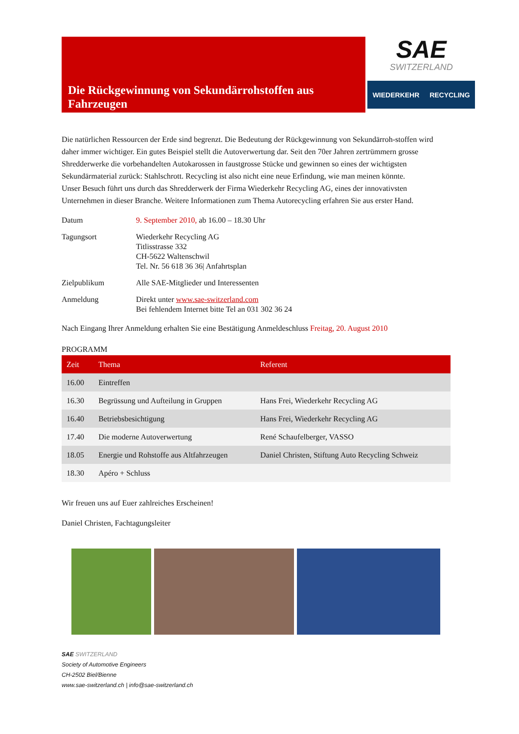Die Rückgewinnung von Sekundärrohstoffen aus Fahrzeugen
SAE
SWITZERLAND
WIEDERKEHR RECYCLING
Die natürlichen Ressourcen der Erde sind begrenzt. Die Bedeutung der Rückgewinnung von Sekundärroh-stoffen wird daher immer wichtiger. Ein gutes Beispiel stellt die Autoverwertung dar. Seit den 70er Jahren zertrümmern grosse Shredderwerke die vorbehandelten Autokarossen in faustgrosse Stücke und gewinnen so eines der wichtigsten Sekundärmaterial zurück: Stahlschrott. Recycling ist also nicht eine neue Erfindung, wie man meinen könnte.
Unser Besuch führt uns durch das Shredderwerk der Firma Wiederkehr Recycling AG, eines der innovativsten Unternehmen in dieser Branche. Weitere Informationen zum Thema Autorecycling erfahren Sie aus erster Hand.
Datum
9. September 2010, ab 16.00 – 18.30 Uhr
Tagungsort
Wiederkehr Recycling AG
Titlisstrasse 332
CH-5622 Waltenschwil
Tel. Nr. 56 618 36 36| Anfahrtsplan
Zielpublikum
Alle SAE-Mitglieder und Interessenten
Anmeldung
Direkt unter www.sae-switzerland.com
Bei fehlendem Internet bitte Tel an 031 302 36 24
Nach Eingang Ihrer Anmeldung erhalten Sie eine Bestätigung Anmeldeschluss Freitag, 20. August 2010
PROGRAMM
| Zeit | Thema | Referent |
| --- | --- | --- |
| 16.00 | Eintreffen | |
| 16.30 | Begrüssung und Aufteilung in Gruppen | Hans Frei, Wiederkehr Recycling AG |
| 16.40 | Betriebsbesichtigung | Hans Frei, Wiederkehr Recycling AG |
| 17.40 | Die moderne Autoverwertung | René Schaufelberger, VASSO |
| 18.05 | Energie und Rohstoffe aus Altfahrzeugen | Daniel Christen, Stiftung Auto Recycling Schweiz |
| 18.30 | Apéro + Schluss | |
Wir freuen uns auf Euer zahlreiches Erscheinen!
Daniel Christen, Fachtagungsleiter
SAE SWITZERLAND
Society of Automotive Engineers
CH-2502 Biel/Bienne
www.sae-switzerland.ch | info@sae-switzerland.ch